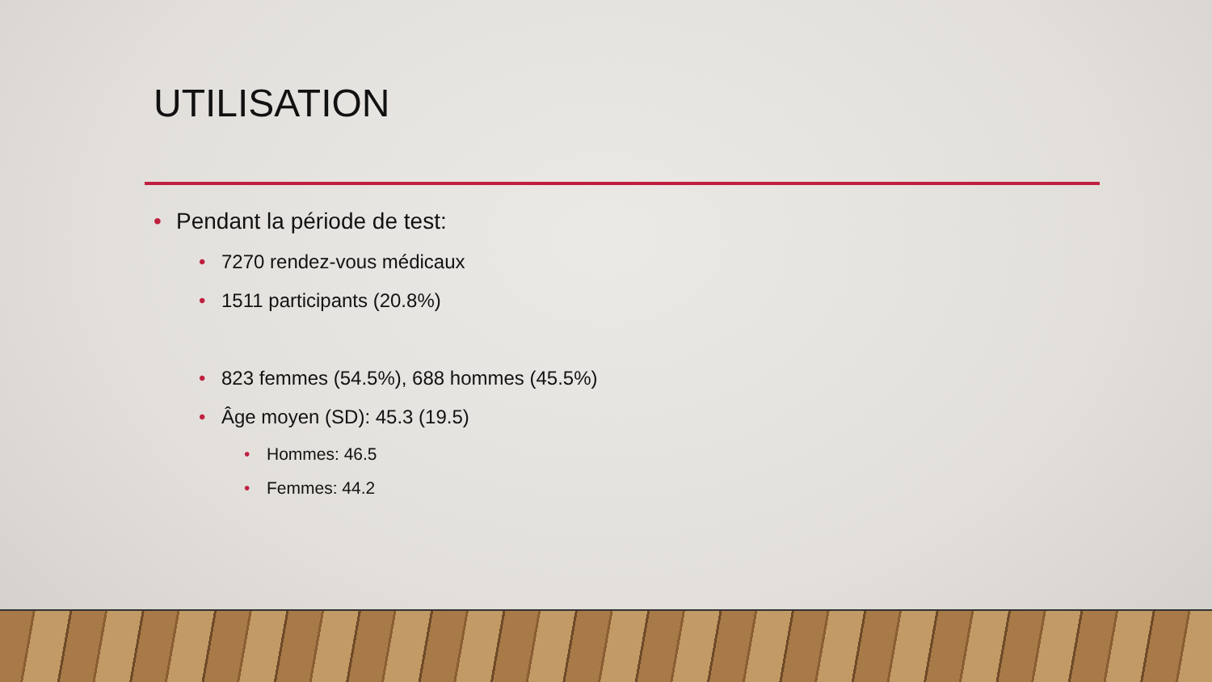UTILISATION
• Pendant la période de test:
• 7270 rendez-vous médicaux
• 1511 participants (20.8%)
• 823 femmes (54.5%), 688 hommes (45.5%)
• Âge moyen (SD): 45.3 (19.5)
• Hommes: 46.5
• Femmes: 44.2